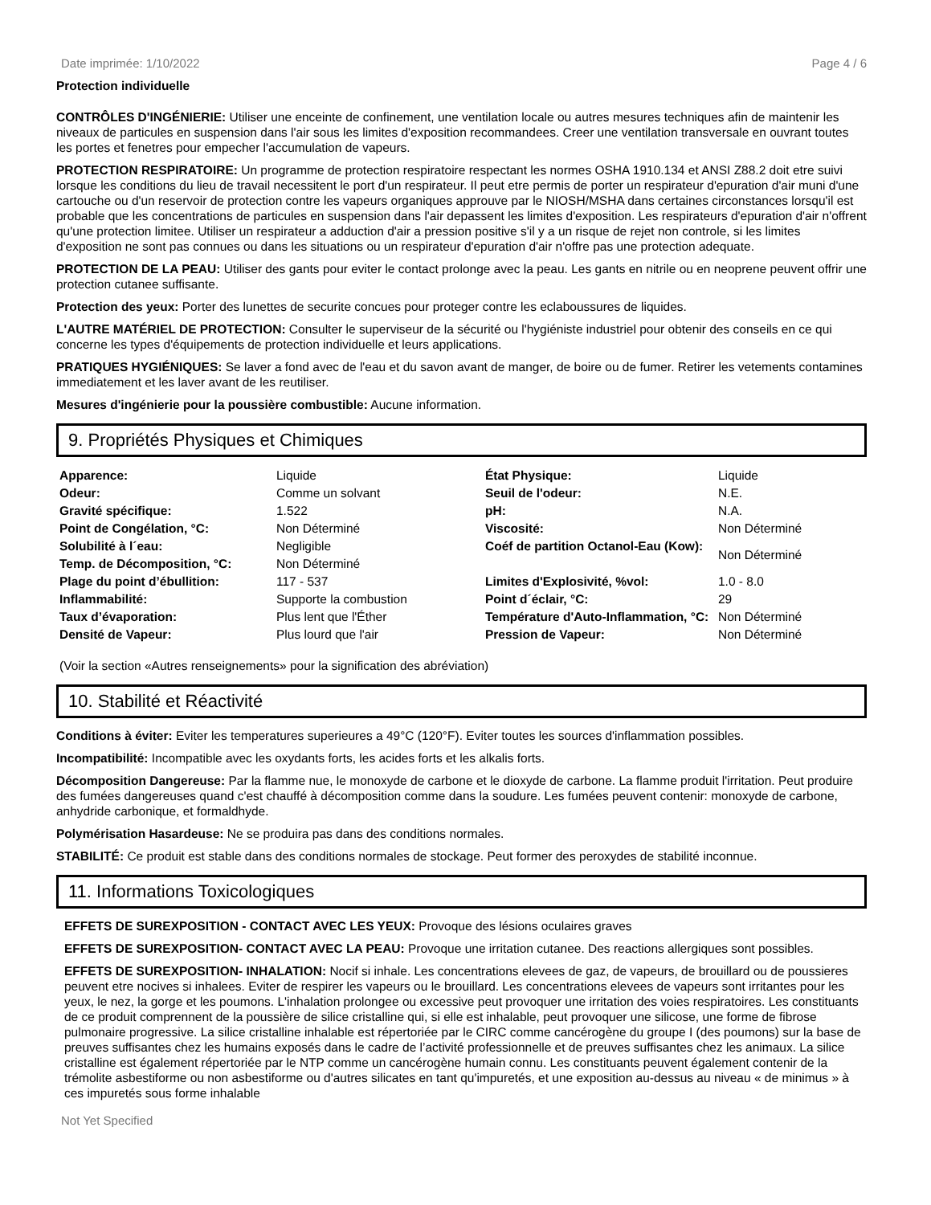Date imprimée: 1/10/2022 Page 4 / 6
Protection individuelle
CONTRÔLES D'INGÉNIERIE: Utiliser une enceinte de confinement, une ventilation locale ou autres mesures techniques afin de maintenir les niveaux de particules en suspension dans l'air sous les limites d'exposition recommandees. Creer une ventilation transversale en ouvrant toutes les portes et fenetres pour empecher l'accumulation de vapeurs.
PROTECTION RESPIRATOIRE: Un programme de protection respiratoire respectant les normes OSHA 1910.134 et ANSI Z88.2 doit etre suivi lorsque les conditions du lieu de travail necessitent le port d'un respirateur. Il peut etre permis de porter un respirateur d'epuration d'air muni d'une cartouche ou d'un reservoir de protection contre les vapeurs organiques approuve par le NIOSH/MSHA dans certaines circonstances lorsqu'il est probable que les concentrations de particules en suspension dans l'air depassent les limites d'exposition. Les respirateurs d'epuration d'air n'offrent qu'une protection limitee. Utiliser un respirateur a adduction d'air a pression positive s'il y a un risque de rejet non controle, si les limites d'exposition ne sont pas connues ou dans les situations ou un respirateur d'epuration d'air n'offre pas une protection adequate.
PROTECTION DE LA PEAU: Utiliser des gants pour eviter le contact prolonge avec la peau. Les gants en nitrile ou en neoprene peuvent offrir une protection cutanee suffisante.
Protection des yeux: Porter des lunettes de securite concues pour proteger contre les eclaboussures de liquides.
L'AUTRE MATÉRIEL DE PROTECTION: Consulter le superviseur de la sécurité ou l'hygiéniste industriel pour obtenir des conseils en ce qui concerne les types d'équipements de protection individuelle et leurs applications.
PRATIQUES HYGIÉNIQUES: Se laver a fond avec de l'eau et du savon avant de manger, de boire ou de fumer. Retirer les vetements contamines immediatement et les laver avant de les reutiliser.
Mesures d'ingénierie pour la poussière combustible: Aucune information.
9. Propriétés Physiques et Chimiques
| Apparence: | Liquide | État Physique: | Liquide |
| Odeur: | Comme un solvant | Seuil de l'odeur: | N.E. |
| Gravité spécifique: | 1.522 | pH: | N.A. |
| Point de Congélation, °C: | Non Déterminé | Viscosité: | Non Déterminé |
| Solubilité à l´eau: | Negligible | Coéf de partition Octanol-Eau (Kow): | Non Déterminé |
| Temp. de Décomposition, °C: | Non Déterminé | | |
| Plage du point d’ébullition: | 117 - 537 | Limites d'Explosivité, %vol: | 1.0 - 8.0 |
| Inflammabilité: | Supporte la combustion | Point d´éclair, °C: | 29 |
| Taux d’évaporation: | Plus lent que l'Éther | Température d'Auto-Inflammation, °C: | Non Déterminé |
| Densité de Vapeur: | Plus lourd que l'air | Pression de Vapeur: | Non Déterminé |
(Voir la section «Autres renseignements» pour la signification des abréviation)
10. Stabilité et Réactivité
Conditions à éviter: Eviter les temperatures superieures a 49°C (120°F). Eviter toutes les sources d'inflammation possibles.
Incompatibilité: Incompatible avec les oxydants forts, les acides forts et les alkalis forts.
Décomposition Dangereuse: Par la flamme nue, le monoxyde de carbone et le dioxyde de carbone. La flamme produit l'irritation. Peut produire des fumées dangereuses quand c'est chauffé à décomposition comme dans la soudure. Les fumées peuvent contenir: monoxyde de carbone, anhydride carbonique, et formaldhyde.
Polymérisation Hasardeuse: Ne se produira pas dans des conditions normales.
STABILITÉ: Ce produit est stable dans des conditions normales de stockage. Peut former des peroxydes de stabilité inconnue.
11. Informations Toxicologiques
EFFETS DE SUREXPOSITION - CONTACT AVEC LES YEUX: Provoque des lésions oculaires graves
EFFETS DE SUREXPOSITION- CONTACT AVEC LA PEAU: Provoque une irritation cutanee. Des reactions allergiques sont possibles.
EFFETS DE SUREXPOSITION- INHALATION: Nocif si inhale. Les concentrations elevees de gaz, de vapeurs, de brouillard ou de poussieres peuvent etre nocives si inhalees. Eviter de respirer les vapeurs ou le brouillard. Les concentrations elevees de vapeurs sont irritantes pour les yeux, le nez, la gorge et les poumons. L'inhalation prolongee ou excessive peut provoquer une irritation des voies respiratoires. Les constituants de ce produit comprennent de la poussière de silice cristalline qui, si elle est inhalable, peut provoquer une silicose, une forme de fibrose pulmonaire progressive. La silice cristalline inhalable est répertoriée par le CIRC comme cancérogène du groupe I (des poumons) sur la base de preuves suffisantes chez les humains exposés dans le cadre de l’activité professionnelle et de preuves suffisantes chez les animaux. La silice cristalline est également répertoriée par le NTP comme un cancérogène humain connu. Les constituants peuvent également contenir de la trémolite asbestiforme ou non asbestiforme ou d'autres silicates en tant qu'impuretés, et une exposition au-dessus au niveau « de minimus » à ces impuretés sous forme inhalable
Not Yet Specified